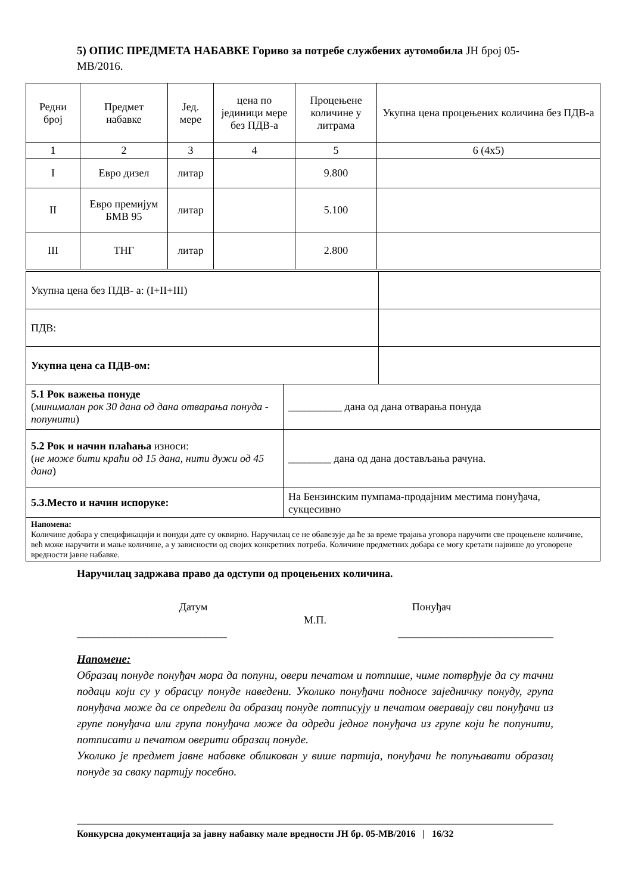5) ОПИС ПРЕДМЕТА НАБАВКЕ Гориво за потребе службених аутомобила ЈН број 05-МВ/2016.
| Редни број | Предмет набавке | Јед. мере | цена по јединици мере без ПДВ-а | Процењене количине у литрама | Укупна цена процењених количина без ПДВ-а |
| 1 | 2 | 3 | 4 | 5 | 6 (4x5) |
| I | Евро дизел | литар | | 9.800 | |
| II | Евро премијум БМВ 95 | литар | | 5.100 | |
| III | ТНГ | литар | | 2.800 | |
| Укупна цена без ПДВ- а: (I+II+III) | |
| ПДВ: | |
| Укупна цена са ПДВ-ом: | |
| 5.1 Рок важења понуде ( минималан рок 30 дана од дана отварања понуда - попунити ) | __________ дана од дана отварања понуда |
| 5.2 Рок и начин плаћања износи: ( не може бити краћи од 15 дана, нити дужи од 45 дана ) | ________ дана од дана достављања рачуна. |
| 5.3.Место и начин испоруке: | На Бензинским пумпама-продајним местима понуђача, сукцесивно |
| Напомена: Количине добара у спецификацији и понуди дате су оквирно. Наручилац се не обавезује да ће за време трајања уговора наручити све процењене количине, већ може наручити и мање количине, а у зависности од својих конкретних потреба. Количине предметних добара се могу кретати највише до уговорене вредности јавне набавке. | |
Наручилац задржава право да одступи од процењених количина.
Датум Понуђач
М.П.
____________________________ _____________________________
Напомене:
Образац понуде понуђач мора да попуни, овери печатом и потпише, чиме потврђује да су тачни подаци који су у обрасцу понуде наведени. Уколико понуђачи подносе заједничку понуду, група понуђача може да се определи да образац понуде потписују и печатом оверавају сви понуђачи из групе понуђача или група понуђача може да одреди једног понуђача из групе који ће попунити, потписати и печатом оверити образац понуде.
Уколико је предмет јавне набавке обликован у више партија, понуђачи ће попуњавати образац понуде за сваку партију посебно.
Конкурсна документација за јавну набавку мале вредности ЈН бр. 05-МВ/2016 | 16/32